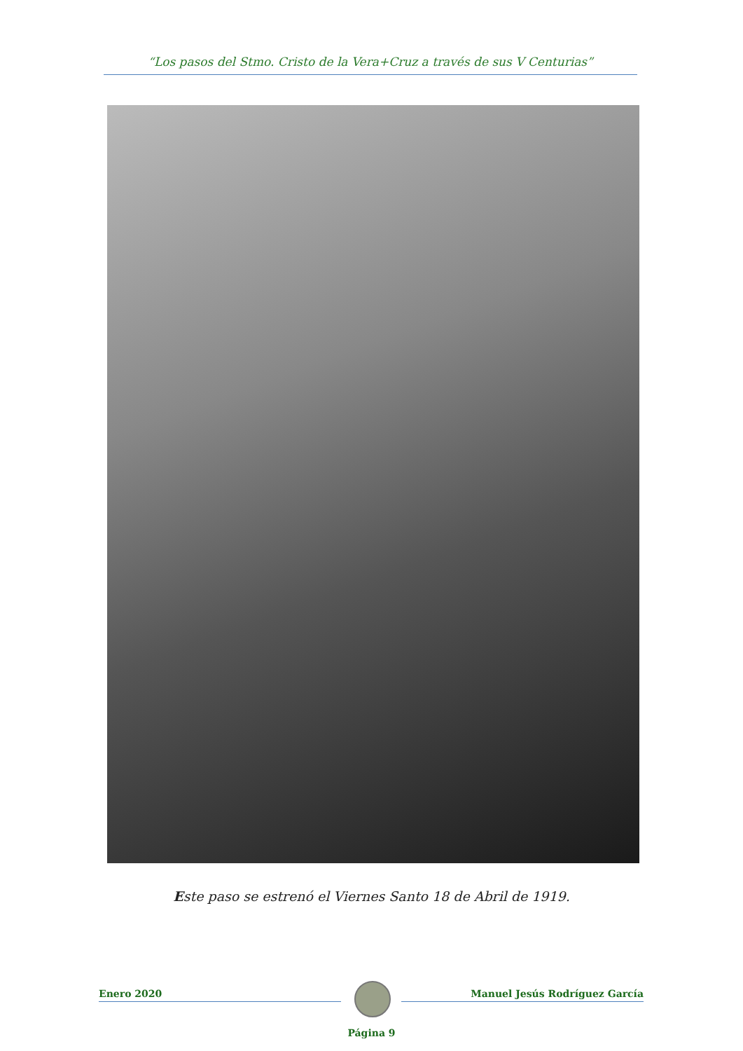“Los pasos del Stmo. Cristo de la Vera+Cruz a través de sus V Centurias”
Este paso se estrenó el Viernes Santo 18 de Abril de 1919.
Enero 2020 Manuel Jesús Rodríguez García
Página 9